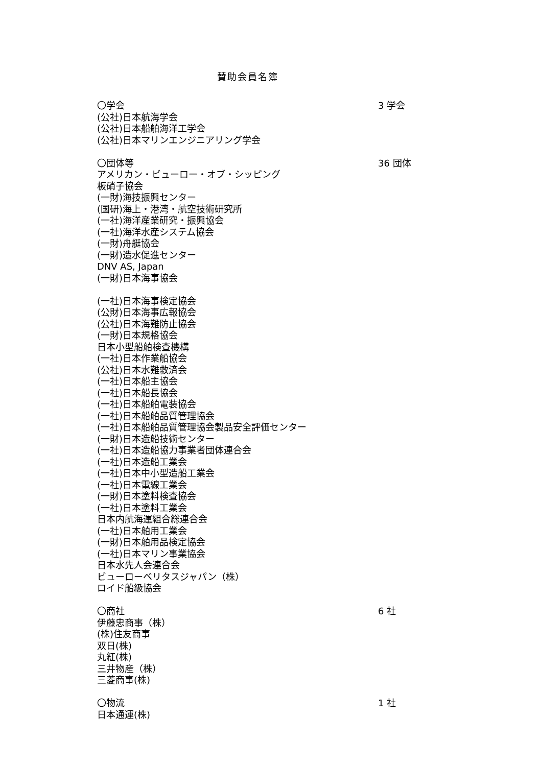賛助会員名簿
〇学会 3 学会
(公社)日本航海学会
(公社)日本船舶海洋工学会
(公社)日本マリンエンジニアリング学会
〇団体等 36 団体
アメリカン・ビューロー・オブ・シッピング
板硝子協会
(一財)海技振興センター
(国研)海上・港湾・航空技術研究所
(一社)海洋産業研究・振興協会
(一社)海洋水産システム協会
(一財)舟艇協会
(一財)造水促進センター
DNV AS, Japan
(一財)日本海事協会
(一社)日本海事検定協会
(公財)日本海事広報協会
(公社)日本海難防止協会
(一財)日本規格協会
日本小型船舶検査機構
(一社)日本作業船協会
(公社)日本水難救済会
(一社)日本船主協会
(一社)日本船長協会
(一社)日本船舶電装協会
(一社)日本船舶品質管理協会
(一社)日本船舶品質管理協会製品安全評価センター
(一財)日本造船技術センター
(一社)日本造船協力事業者団体連合会
(一社)日本造船工業会
(一社)日本中小型造船工業会
(一社)日本電線工業会
(一財)日本塗料検査協会
(一社)日本塗料工業会
日本内航海運組合総連合会
(一社)日本舶用工業会
(一財)日本舶用品検定協会
(一社)日本マリン事業協会
日本水先人会連合会
ビューローベリタスジャパン（株）
ロイド船級協会
〇商社 6 社
伊藤忠商事（株）
(株)住友商事
双日(株)
丸紅(株)
三井物産（株）
三菱商事(株)
〇物流 1 社
日本通運(株)